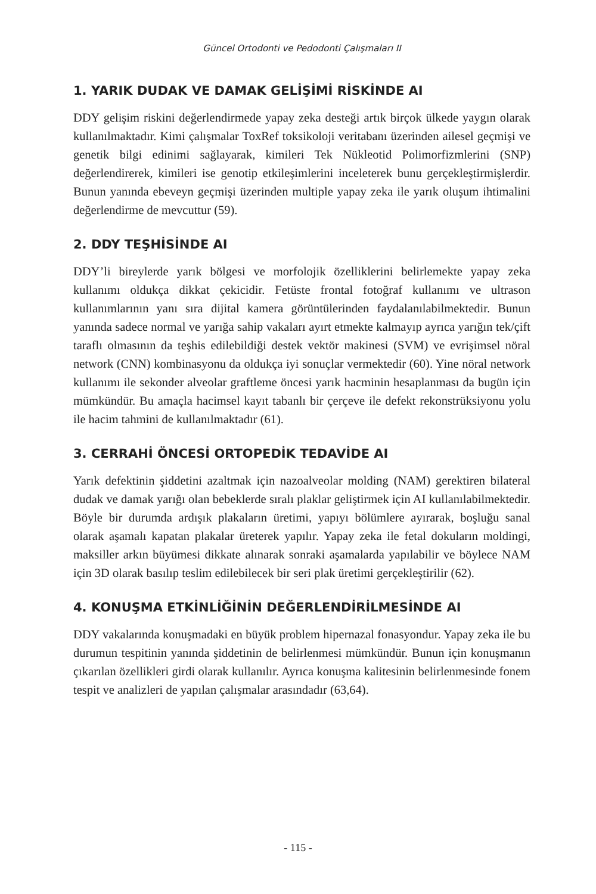Güncel Ortodonti ve Pedodonti Çalışmaları II
1. YARIK DUDAK VE DAMAK GELİŞİMİ RİSKİNDE AI
DDY gelişim riskini değerlendirmede yapay zeka desteği artık birçok ülkede yaygın olarak kullanılmaktadır. Kimi çalışmalar ToxRef toksikoloji veritabanı üzerinden ailesel geçmişi ve genetik bilgi edinimi sağlayarak, kimileri Tek Nükleotid Polimorfizmlerini (SNP) değerlendirerek, kimileri ise genotip etkileşimlerini inceleterek bunu gerçekleştirmişlerdir. Bunun yanında ebeveyn geçmişi üzerinden multiple yapay zeka ile yarık oluşum ihtimalini değerlendirme de mevcuttur (59).
2. DDY TEŞHİSİNDE AI
DDY’li bireylerde yarık bölgesi ve morfolojik özelliklerini belirlemekte yapay zeka kullanımı oldukça dikkat çekicidir. Fetüste frontal fotoğraf kullanımı ve ultrason kullanımlarının yanı sıra dijital kamera görüntülerinden faydalanılabilmektedir. Bunun yanında sadece normal ve yarığa sahip vakaları ayırt etmekte kalmayıp ayrıca yarığın tek/çift taraflı olmasının da teşhis edilebildiği destek vektör makinesi (SVM) ve evrişimsel nöral network (CNN) kombinasyonu da oldukça iyi sonuçlar vermektedir (60). Yine nöral network kullanımı ile sekonder alveolar graftleme öncesi yarık hacminin hesaplanması da bugün için mümkündür. Bu amaçla hacimsel kayıt tabanlı bir çerçeve ile defekt rekonstrüksiyonu yolu ile hacim tahmini de kullanılmaktadır (61).
3. CERRAHİ ÖNCESİ ORTOPEDİK TEDAVİDE AI
Yarık defektinin şiddetini azaltmak için nazoalveolar molding (NAM) gerektiren bilateral dudak ve damak yarığı olan bebeklerde sıralı plaklar geliştirmek için AI kullanılabilmektedir. Böyle bir durumda ardışık plakaların üretimi, yapıyı bölümlere ayırarak, boşluğu sanal olarak aşamalı kapatan plakalar üreterek yapılır. Yapay zeka ile fetal dokuların moldingi, maksiller arkın büyümesi dikkate alınarak sonraki aşamalarda yapılabilir ve böylece NAM için 3D olarak basılıp teslim edilebilecek bir seri plak üretimi gerçekleştirilir (62).
4. KONUŞMA ETKİNLİĞİNİN DEĞERLENDİRİLMESİNDE AI
DDY vakalarında konuşmadaki en büyük problem hipernazal fonasyondur. Yapay zeka ile bu durumun tespitinin yanında şiddetinin de belirlenmesi mümkündür. Bunun için konuşmanın çıkarılan özellikleri girdi olarak kullanılır. Ayrıca konuşma kalitesinin belirlenmesinde fonem tespit ve analizleri de yapılan çalışmalar arasındadır (63,64).
- 115 -